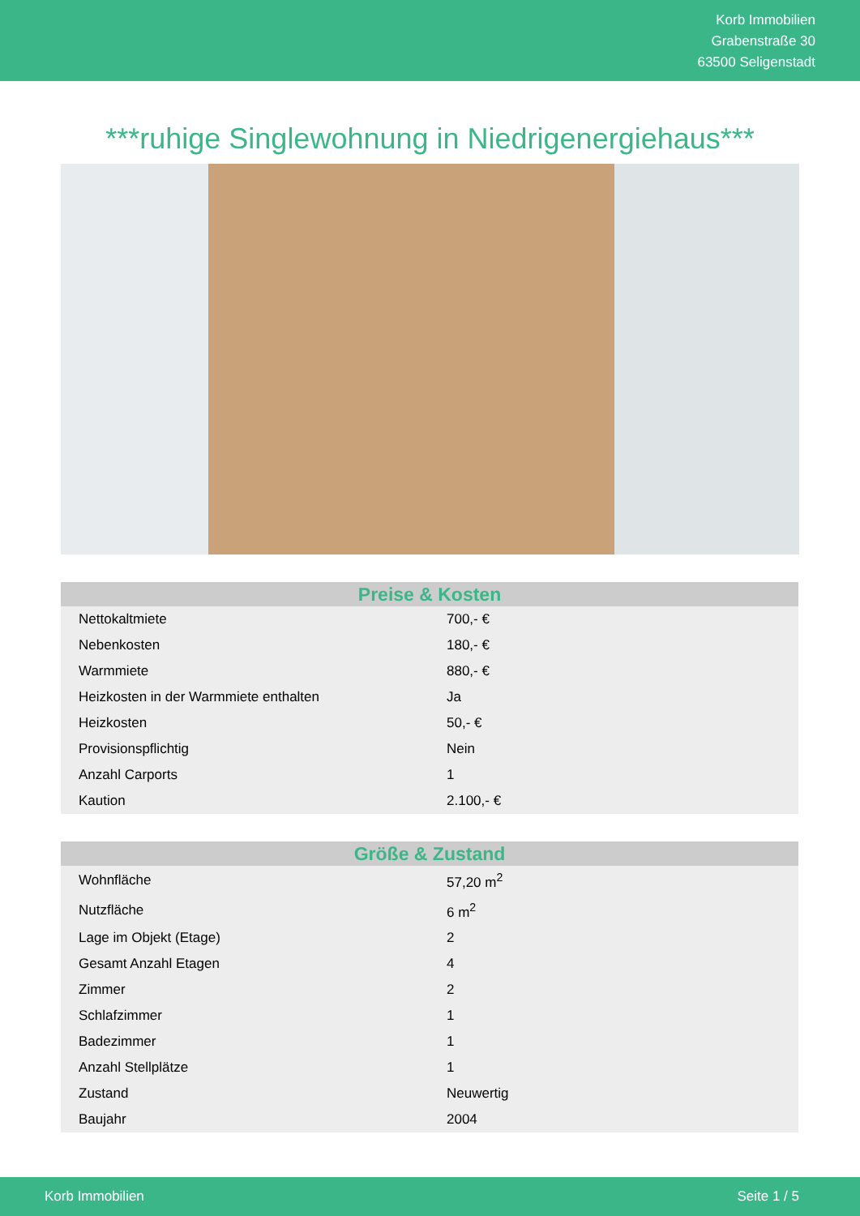Korb Immobilien
Grabenstraße 30
63500 Seligenstadt
***ruhige Singlewohnung in Niedrigenergiehaus***
| Preise & Kosten | |
| --- | --- |
| Nettokaltmiete | 700,- € |
| Nebenkosten | 180,- € |
| Warmmiete | 880,- € |
| Heizkosten in der Warmmiete enthalten | Ja |
| Heizkosten | 50,- € |
| Provisionspflichtig | Nein |
| Anzahl Carports | 1 |
| Kaution | 2.100,- € |
| Größe & Zustand | |
| --- | --- |
| Wohnfläche | 57,20 m<sup>2</sup> |
| Nutzfläche | 6 m<sup>2</sup> |
| Lage im Objekt (Etage) | 2 |
| Gesamt Anzahl Etagen | 4 |
| Zimmer | 2 |
| Schlafzimmer | 1 |
| Badezimmer | 1 |
| Anzahl Stellplätze | 1 |
| Zustand | Neuwertig |
| Baujahr | 2004 |
Korb Immobilien Seite 1 / 5